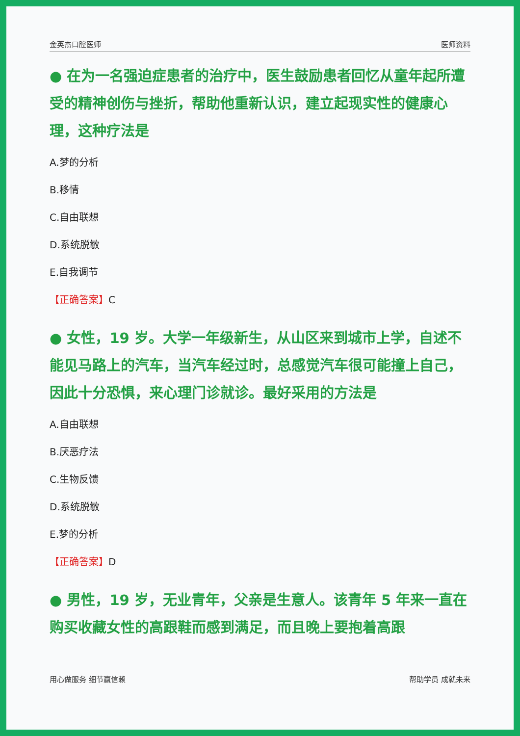金英杰口腔医师 医师资料
● 在为一名强迫症患者的治疗中，医生鼓励患者回忆从童年起所遭受的精神创伤与挫折，帮助他重新认识，建立起现实性的健康心理，这种疗法是
A.梦的分析
B.移情
C.自由联想
D.系统脱敏
E.自我调节
【正确答案】C
● 女性，19 岁。大学一年级新生，从山区来到城市上学，自述不能见马路上的汽车，当汽车经过时，总感觉汽车很可能撞上自己，因此十分恐惧，来心理门诊就诊。最好采用的方法是
A.自由联想
B.厌恶疗法
C.生物反馈
D.系统脱敏
E.梦的分析
【正确答案】D
● 男性，19 岁，无业青年，父亲是生意人。该青年 5 年来一直在购买收藏女性的高跟鞋而感到满足，而且晚上要抱着高跟
用心做服务 细节赢信赖 帮助学员 成就未来